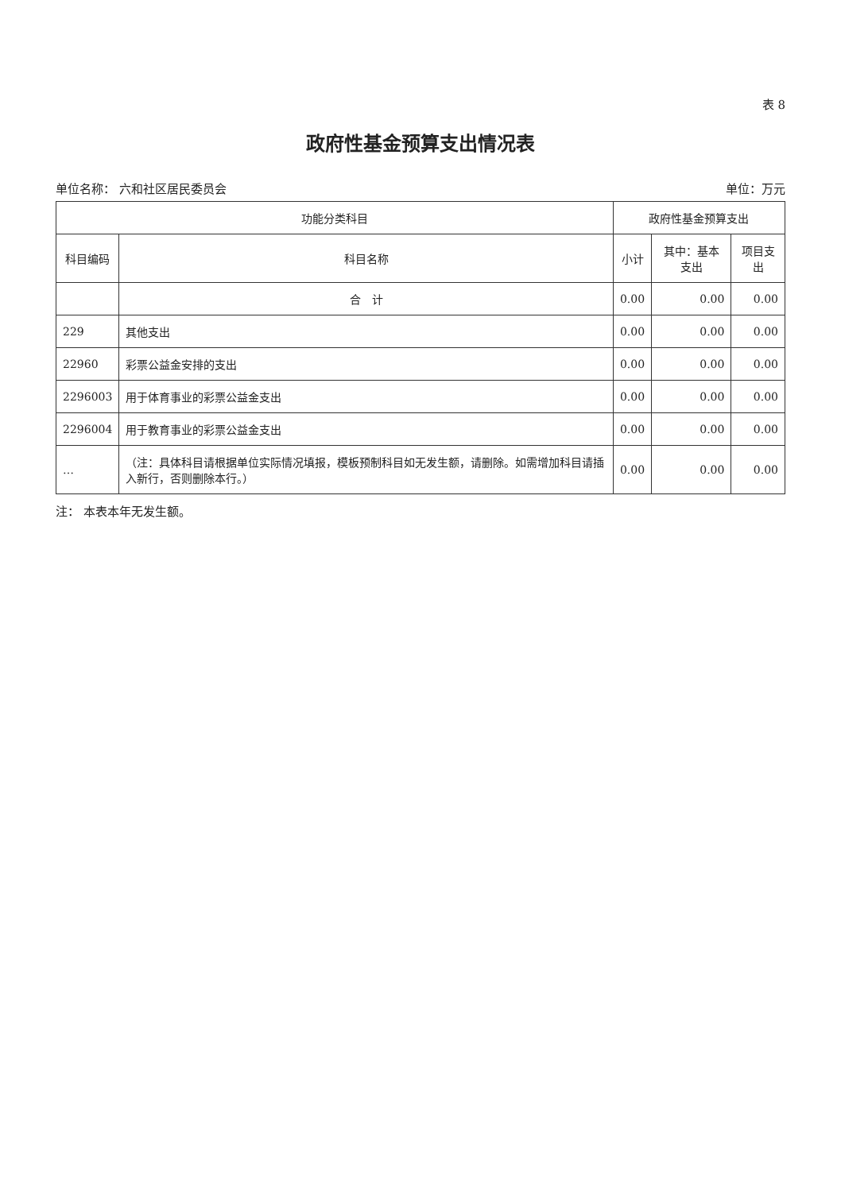表 8
政府性基金预算支出情况表
单位名称： 六和社区居民委员会 单位：万元
| 功能分类科目 | | 政府性基金预算支出 | | |
| --- | --- | --- | --- | --- |
| 科目编码 | 科目名称 | 小计 | 其中：基本支出 | 项目支出 |
| | 合 计 | 0.00 | 0.00 | 0.00 |
| 229 | 其他支出 | 0.00 | 0.00 | 0.00 |
| 22960 | 彩票公益金安排的支出 | 0.00 | 0.00 | 0.00 |
| 2296003 | 用于体育事业的彩票公益金支出 | 0.00 | 0.00 | 0.00 |
| 2296004 | 用于教育事业的彩票公益金支出 | 0.00 | 0.00 | 0.00 |
| … | （注：具体科目请根据单位实际情况填报，模板预制科目如无发生额，请删除。如需增加科目请插入新行，否则删除本行。） | 0.00 | 0.00 | 0.00 |
注： 本表本年无发生额。